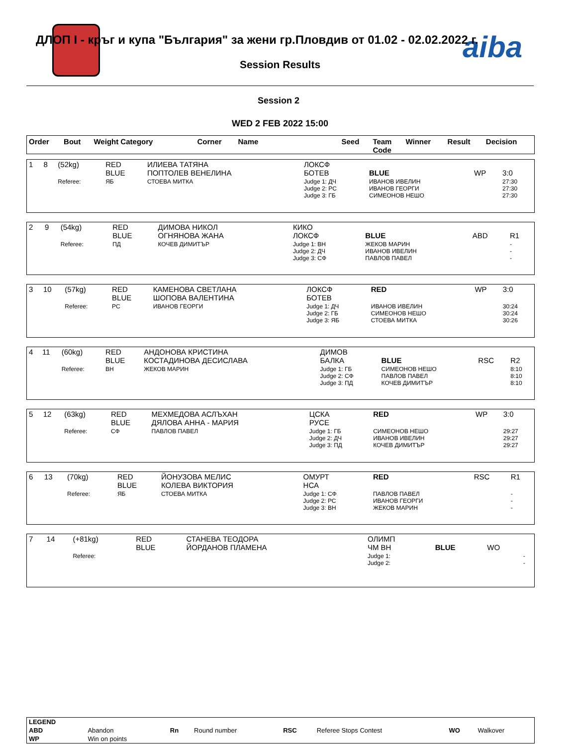aiba
ДЛОП I - кръг и купа "България" за жени гр.Пловдив от 01.02 - 02.02.2022 г.
Session Results
Session 2
WED 2 FEB 2022 15:00
| Order | Bout | Weight Category | Corner | Name | Seed | Team Code | Winner | Result | Decision |
| --- | --- | --- | --- | --- | --- | --- | --- | --- | --- |
| 1 | 8 | (52kg) | RED BLUE | ИЛИЕВА ТАТЯНА ПОПТОЛЕВ ВЕНЕЛИНА | ЛОКСФ БОТЕВ | BLUE | WP | 3:0 |
| | | Referee: | ЯБ | СТОЕВА МИТКА | Judge 1: ДЧ Judge 2: РС Judge 3: ГБ | ИВАНОВ ИВЕЛИН ИВАНОВ ГЕОРГИ СИМЕОНОВ НЕШО | | 27:30 27:30 27:30 |
| 2 | 9 | (54kg) | RED BLUE | ДИМОВА НИКОЛ ОГНЯНОВА ЖАНА | КИКО ЛОКСФ | BLUE | ABD | R1 |
| | | Referee: | ПД | КОЧЕВ ДИМИТЪР | Judge 1: ВН Judge 2: ДЧ Judge 3: СФ | ЖЕКОВ МАРИН ИВАНОВ ИВЕЛИН ПАВЛОВ ПАВЕЛ | | - - - |
| 3 | 10 | (57kg) | RED BLUE | КАМЕНОВА СВЕТЛАНА ШОПОВА ВАЛЕНТИНА | ЛОКСФ БОТЕВ | RED | WP | 3:0 |
| | | Referee: | РС | ИВАНОВ ГЕОРГИ | Judge 1: ДЧ Judge 2: ГБ Judge 3: ЯБ | ИВАНОВ ИВЕЛИН СИМЕОНОВ НЕШО СТОЕВА МИТКА | | 30:24 30:24 30:26 |
| 4 | 11 | (60kg) | RED BLUE | АНДОНОВА КРИСТИНА КОСТАДИНОВА ДЕСИСЛАВА | ДИМОВ БАЛКА | BLUE | RSC | R2 |
| | | Referee: | ВН | ЖЕКОВ МАРИН | Judge 1: ГБ Judge 2: СФ Judge 3: ПД | СИМЕОНОВ НЕШО ПАВЛОВ ПАВЕЛ КОЧЕВ ДИМИТЪР | | 8:10 8:10 8:10 |
| 5 | 12 | (63kg) | RED BLUE | МЕХМЕДОВА АСЛЪХАН ДЯЛОВА АННА - МАРИЯ | ЦСКА РУСЕ | RED | WP | 3:0 |
| | | Referee: | СФ | ПАВЛОВ ПАВЕЛ | Judge 1: ГБ Judge 2: ДЧ Judge 3: ПД | СИМЕОНОВ НЕШО ИВАНОВ ИВЕЛИН КОЧЕВ ДИМИТЪР | | 29:27 29:27 29:27 |
| 6 | 13 | (70kg) | RED BLUE | ЙОНУЗОВА МЕЛИС КОЛЕВА ВИКТОРИЯ | ОМУРТ НСА | RED | RSC | R1 |
| | | Referee: | ЯБ | СТОЕВА МИТКА | Judge 1: СФ Judge 2: РС Judge 3: ВН | ПАВЛОВ ПАВЕЛ ИВАНОВ ГЕОРГИ ЖЕКОВ МАРИН | | - - - |
| 7 | 14 | (+81kg) | RED BLUE | СТАНЕВА ТЕОДОРА ЙОРДАНОВ ПЛАМЕНА | ОЛИМП ЧМ ВН | BLUE | WO | |
| | | Referee: | | | Judge 1: Judge 2: | | | - - |
| LEGEND | | | | | | | |
| --- | --- | --- | --- | --- | --- | --- | --- |
| ABD | Abandon | Rn | Round number | RSC | Referee Stops Contest | WO | Walkover |
| WP | Win on points | | | | | | |